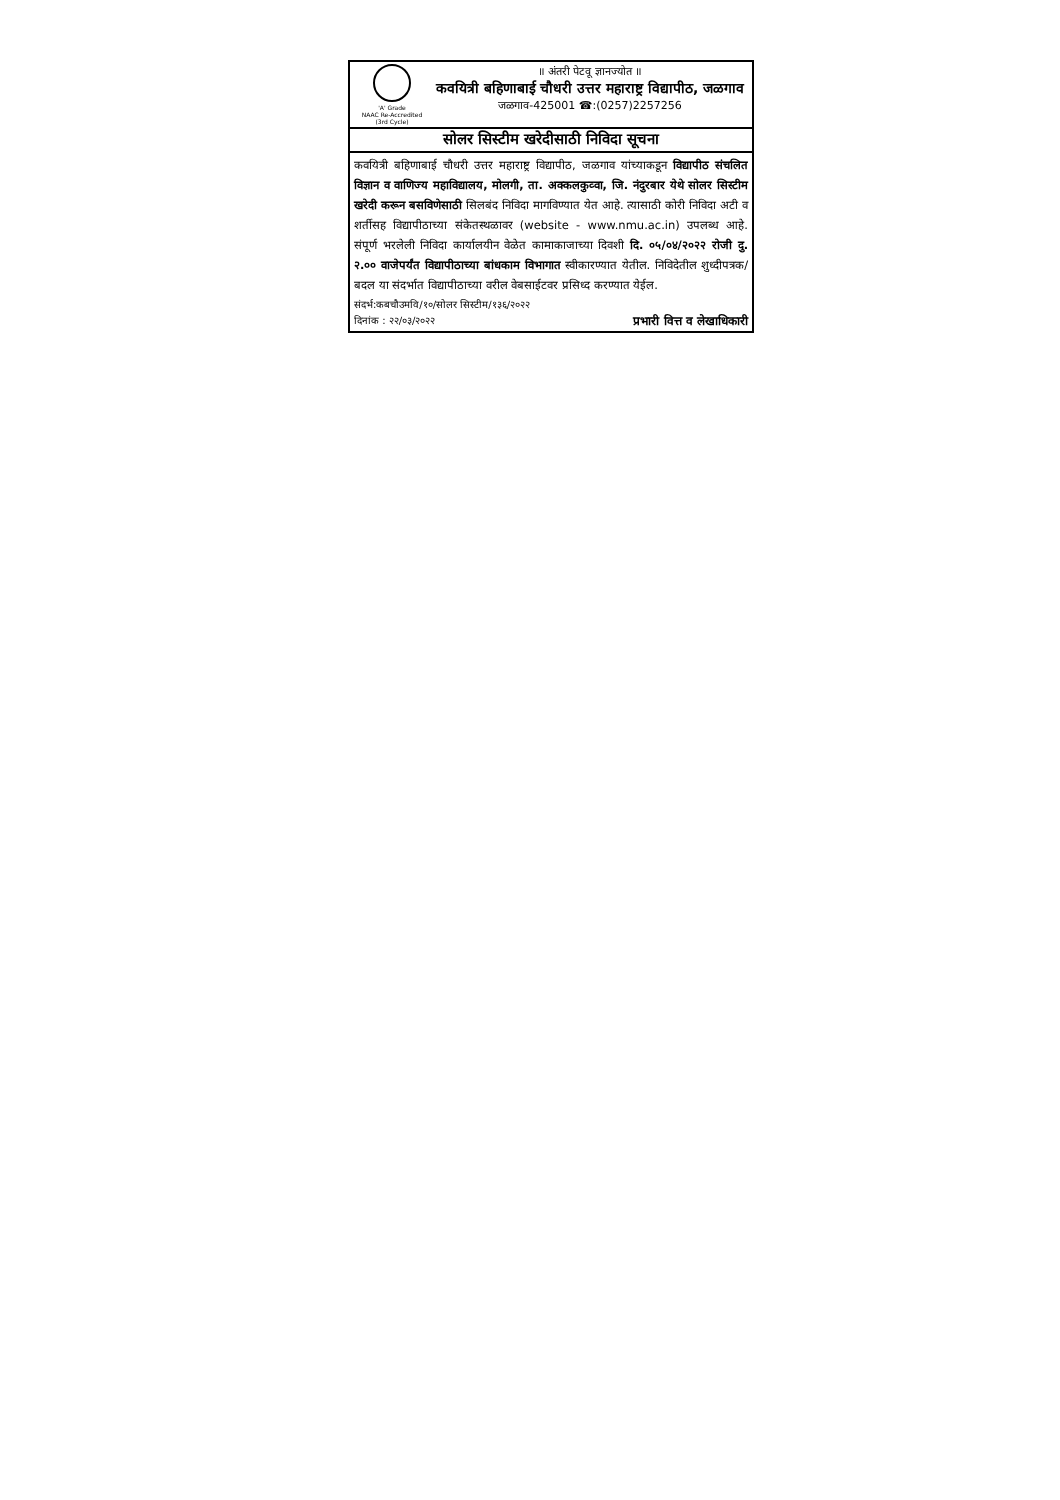'A' Grade
NAAC Re-Accredited
(3rd Cycle)
॥ अंतरी पेटवू ज्ञानज्योत ॥
कवयित्री बहिणाबाई चौधरी उत्तर महाराष्ट्र विद्यापीठ, जळगाव
जळगाव-425001 ☎:(0257)2257256
सोलर सिस्टीम खरेदीसाठी निविदा सूचना
कवयित्री बहिणाबाई चौधरी उत्तर महाराष्ट्र विद्यापीठ, जळगाव यांच्याकडून विद्यापीठ संचलित विज्ञान व वाणिज्य महाविद्यालय, मोलगी, ता. अक्कलकुव्वा, जि. नंदुरबार येथे सोलर सिस्टीम खरेदी करून बसविणेसाठी सिलबंद निविदा मागविण्यात येत आहे. त्यासाठी कोरी निविदा अटी व शर्तीसह विद्यापीठाच्या संकेतस्थळावर (website - www.nmu.ac.in) उपलब्ध आहे. संपूर्ण भरलेली निविदा कार्यालयीन वेळेत कामाकाजाच्या दिवशी दि. ०५/०४/२०२२ रोजी दु. २.०० वाजेपर्यंत विद्यापीठाच्या बांधकाम विभागात स्वीकारण्यात येतील. निविदेतील शुध्दीपत्रक/ बदल या संदर्भात विद्यापीठाच्या वरील वेबसाईटवर प्रसिध्द करण्यात येईल.
संदर्भ:कबचौउमवि/१०/सोलर सिस्टीम/१३६/२०२२
दिनांक : २२/०३/२०२२ प्रभारी वित्त व लेखाधिकारी